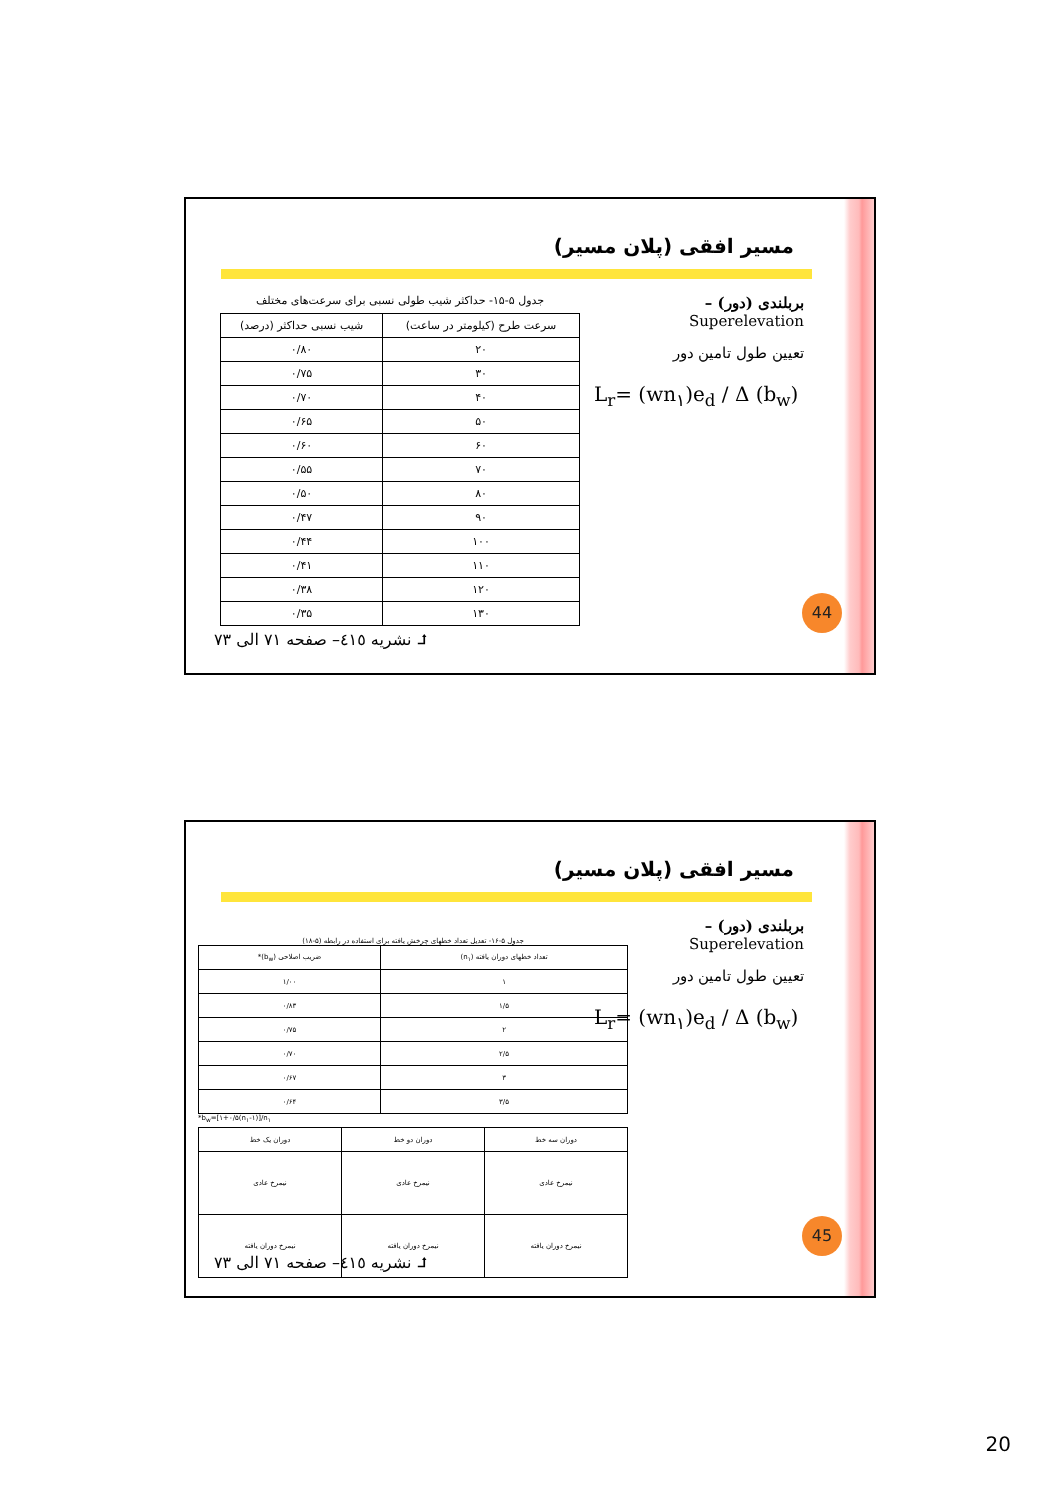مسیر افقی (پلان مسیر)
بربلندی (دور) – Superelevation
تعیین طول تامین دور
L<sub>r</sub>= (wn<sub>۱</sub>)e<sub>d</sub> / Δ (b<sub>w</sub>)
جدول ۵-۱۵- حداکثر شیب طولی نسبی برای سرعت‌های مختلف
| سرعت طرح (کیلومتر در ساعت) | شیب نسبی حداکثر (درصد) |
| --- | --- |
| ۲۰ | ۰/۸۰ |
| ۳۰ | ۰/۷۵ |
| ۴۰ | ۰/۷۰ |
| ۵۰ | ۰/۶۵ |
| ۶۰ | ۰/۶۰ |
| ۷۰ | ۰/۵۵ |
| ۸۰ | ۰/۵۰ |
| ۹۰ | ۰/۴۷ |
| ۱۰۰ | ۰/۴۴ |
| ۱۱۰ | ۰/۴۱ |
| ۱۲۰ | ۰/۳۸ |
| ۱۳۰ | ۰/۳۵ |
44
⮥ نشریه ٤١٥– صفحه ٧١ الی ٧٣
مسیر افقی (پلان مسیر)
بربلندی (دور) – Superelevation
تعیین طول تامین دور
L<sub>r</sub>= (wn<sub>۱</sub>)e<sub>d</sub> / Δ (b<sub>w</sub>)
جدول ۵-۱۶- تعدیل تعداد خطهای چرخش یافته برای استفاده در رابطه (۵-۱۸)
| تعداد خطهای دوران یافته (n<sub>۱</sub>) | ضریب اصلاحی (b<sub>w</sub>)* |
| --- | --- |
| ۱ | ۱/۰۰ |
| ۱/۵ | ۰/۸۳ |
| ۲ | ۰/۷۵ |
| ۲/۵ | ۰/۷۰ |
| ۳ | ۰/۶۷ |
| ۳/۵ | ۰/۶۴ |
*b<sub>w</sub>=[۱+۰/۵(n<sub>۱</sub>-۱)]/n<sub>۱</sub>
| دوران سه خط | دوران دو خط | دوران یک خط |
| نیمرخ عادی | نیمرخ عادی | نیمرخ عادی |
| نیمرخ دوران یافته | نیمرخ دوران یافته | نیمرخ دوران یافته |
45
⮥ نشریه ٤١٥– صفحه ٧١ الی ٧٣
20